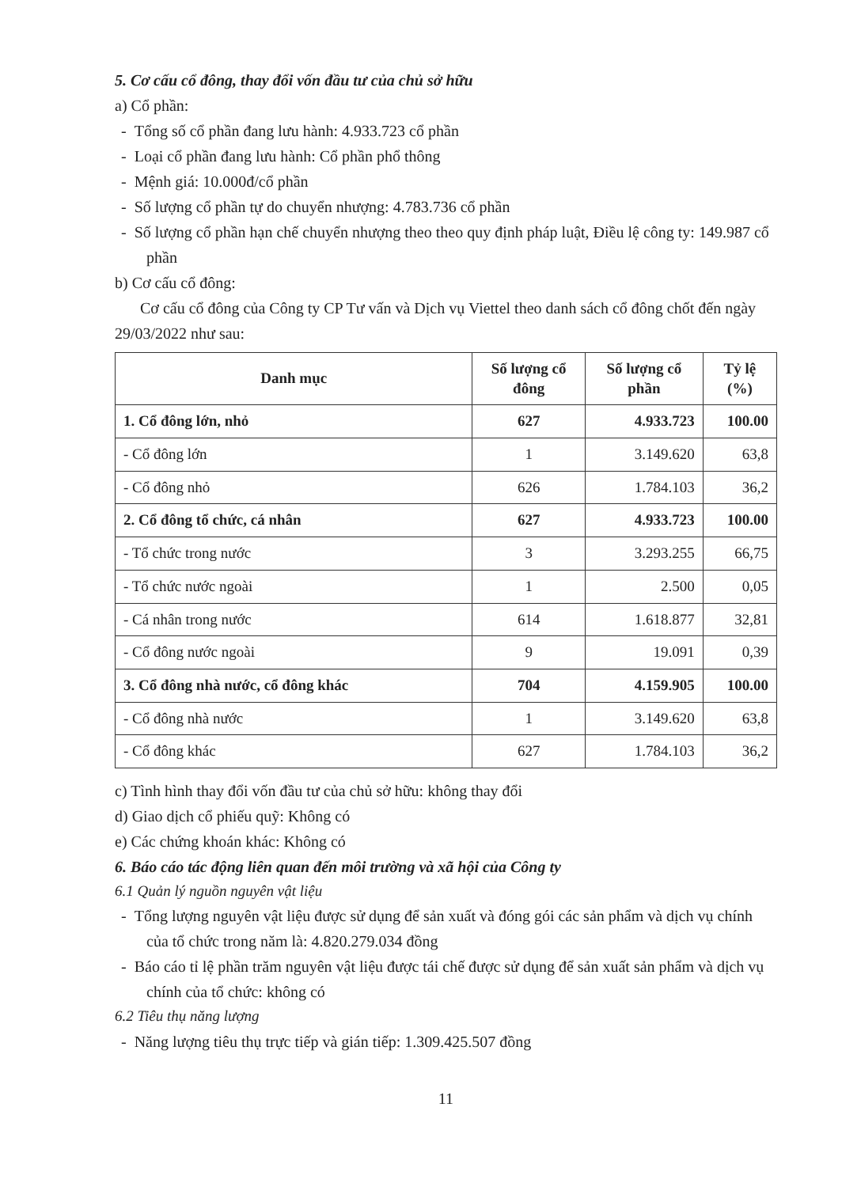5. Cơ cấu cổ đông, thay đổi vốn đầu tư của chủ sở hữu
a) Cổ phần:
- Tổng số cổ phần đang lưu hành: 4.933.723 cổ phần
- Loại cổ phần đang lưu hành: Cổ phần phổ thông
- Mệnh giá: 10.000đ/cổ phần
- Số lượng cổ phần tự do chuyển nhượng: 4.783.736 cổ phần
- Số lượng cổ phần hạn chế chuyển nhượng theo theo quy định pháp luật, Điều lệ công ty: 149.987 cổ phần
b) Cơ cấu cổ đông:
Cơ cấu cổ đông của Công ty CP Tư vấn và Dịch vụ Viettel theo danh sách cổ đông chốt đến ngày 29/03/2022 như sau:
| Danh mục | Số lượng cổ đông | Số lượng cổ phần | Tỷ lệ (%) |
| --- | --- | --- | --- |
| 1. Cổ đông lớn, nhỏ | 627 | 4.933.723 | 100.00 |
| - Cổ đông lớn | 1 | 3.149.620 | 63,8 |
| - Cổ đông nhỏ | 626 | 1.784.103 | 36,2 |
| 2. Cổ đông tổ chức, cá nhân | 627 | 4.933.723 | 100.00 |
| - Tổ chức trong nước | 3 | 3.293.255 | 66,75 |
| - Tổ chức nước ngoài | 1 | 2.500 | 0,05 |
| - Cá nhân trong nước | 614 | 1.618.877 | 32,81 |
| - Cổ đông nước ngoài | 9 | 19.091 | 0,39 |
| 3. Cổ đông nhà nước, cổ đông khác | 704 | 4.159.905 | 100.00 |
| - Cổ đông nhà nước | 1 | 3.149.620 | 63,8 |
| - Cổ đông khác | 627 | 1.784.103 | 36,2 |
c) Tình hình thay đổi vốn đầu tư của chủ sở hữu: không thay đổi
d) Giao dịch cổ phiếu quỹ: Không có
e) Các chứng khoán khác: Không có
6. Báo cáo tác động liên quan đến môi trường và xã hội của Công ty
6.1 Quản lý nguồn nguyên vật liệu
- Tổng lượng nguyên vật liệu được sử dụng để sản xuất và đóng gói các sản phẩm và dịch vụ chính của tổ chức trong năm là: 4.820.279.034 đồng
- Báo cáo tỉ lệ phần trăm nguyên vật liệu được tái chế được sử dụng để sản xuất sản phẩm và dịch vụ chính của tổ chức: không có
6.2 Tiêu thụ năng lượng
- Năng lượng tiêu thụ trực tiếp và gián tiếp: 1.309.425.507 đồng
11